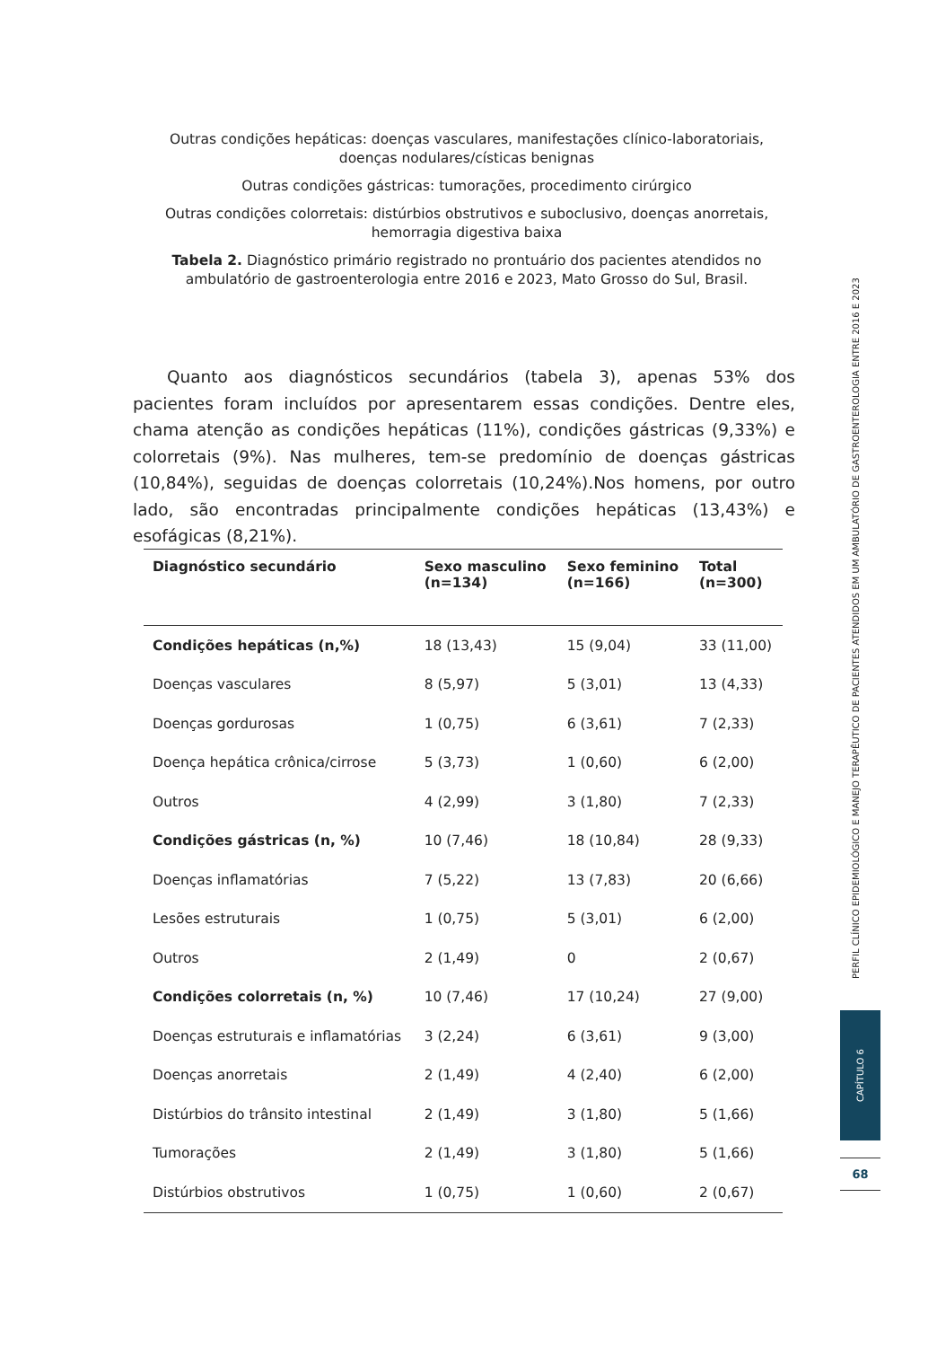Outras condições hepáticas: doenças vasculares, manifestações clínico-laboratoriais, doenças nodulares/císticas benignas
Outras condições gástricas: tumorações, procedimento cirúrgico
Outras condições colorretais: distúrbios obstrutivos e suboclusivo, doenças anorretais, hemorragia digestiva baixa
Tabela 2. Diagnóstico primário registrado no prontuário dos pacientes atendidos no ambulatório de gastroenterologia entre 2016 e 2023, Mato Grosso do Sul, Brasil.
Quanto aos diagnósticos secundários (tabela 3), apenas 53% dos pacientes foram incluídos por apresentarem essas condições. Dentre eles, chama atenção as condições hepáticas (11%), condições gástricas (9,33%) e colorretais (9%). Nas mulheres, tem-se predomínio de doenças gástricas (10,84%), seguidas de doenças colorretais (10,24%).Nos homens, por outro lado, são encontradas principalmente condições hepáticas (13,43%) e esofágicas (8,21%).
| Diagnóstico secundário | Sexo masculino (n=134) | Sexo feminino (n=166) | Total (n=300) |
| --- | --- | --- | --- |
| Condições hepáticas (n,%) | 18 (13,43) | 15 (9,04) | 33 (11,00) |
| Doenças vasculares | 8 (5,97) | 5 (3,01) | 13 (4,33) |
| Doenças gordurosas | 1 (0,75) | 6 (3,61) | 7 (2,33) |
| Doença hepática crônica/cirrose | 5 (3,73) | 1 (0,60) | 6 (2,00) |
| Outros | 4 (2,99) | 3 (1,80) | 7 (2,33) |
| Condições gástricas (n, %) | 10 (7,46) | 18 (10,84) | 28 (9,33) |
| Doenças inflamatórias | 7 (5,22) | 13 (7,83) | 20 (6,66) |
| Lesões estruturais | 1 (0,75) | 5 (3,01) | 6 (2,00) |
| Outros | 2 (1,49) | 0 | 2 (0,67) |
| Condições colorretais (n, %) | 10 (7,46) | 17 (10,24) | 27 (9,00) |
| Doenças estruturais e inflamatórias | 3 (2,24) | 6 (3,61) | 9 (3,00) |
| Doenças anorretais | 2 (1,49) | 4 (2,40) | 6 (2,00) |
| Distúrbios do trânsito intestinal | 2 (1,49) | 3 (1,80) | 5 (1,66) |
| Tumorações | 2 (1,49) | 3 (1,80) | 5 (1,66) |
| Distúrbios obstrutivos | 1 (0,75) | 1 (0,60) | 2 (0,67) |
PERFIL CLÍNICO EPIDEMIOLÓGICO E MANEJO TERAPÊUTICO DE PACIENTES ATENDIDOS EM UM AMBULATÓRIO DE GASTROENTEROLOGIA ENTRE 2016 E 2023
CAPÍTULO 6
68